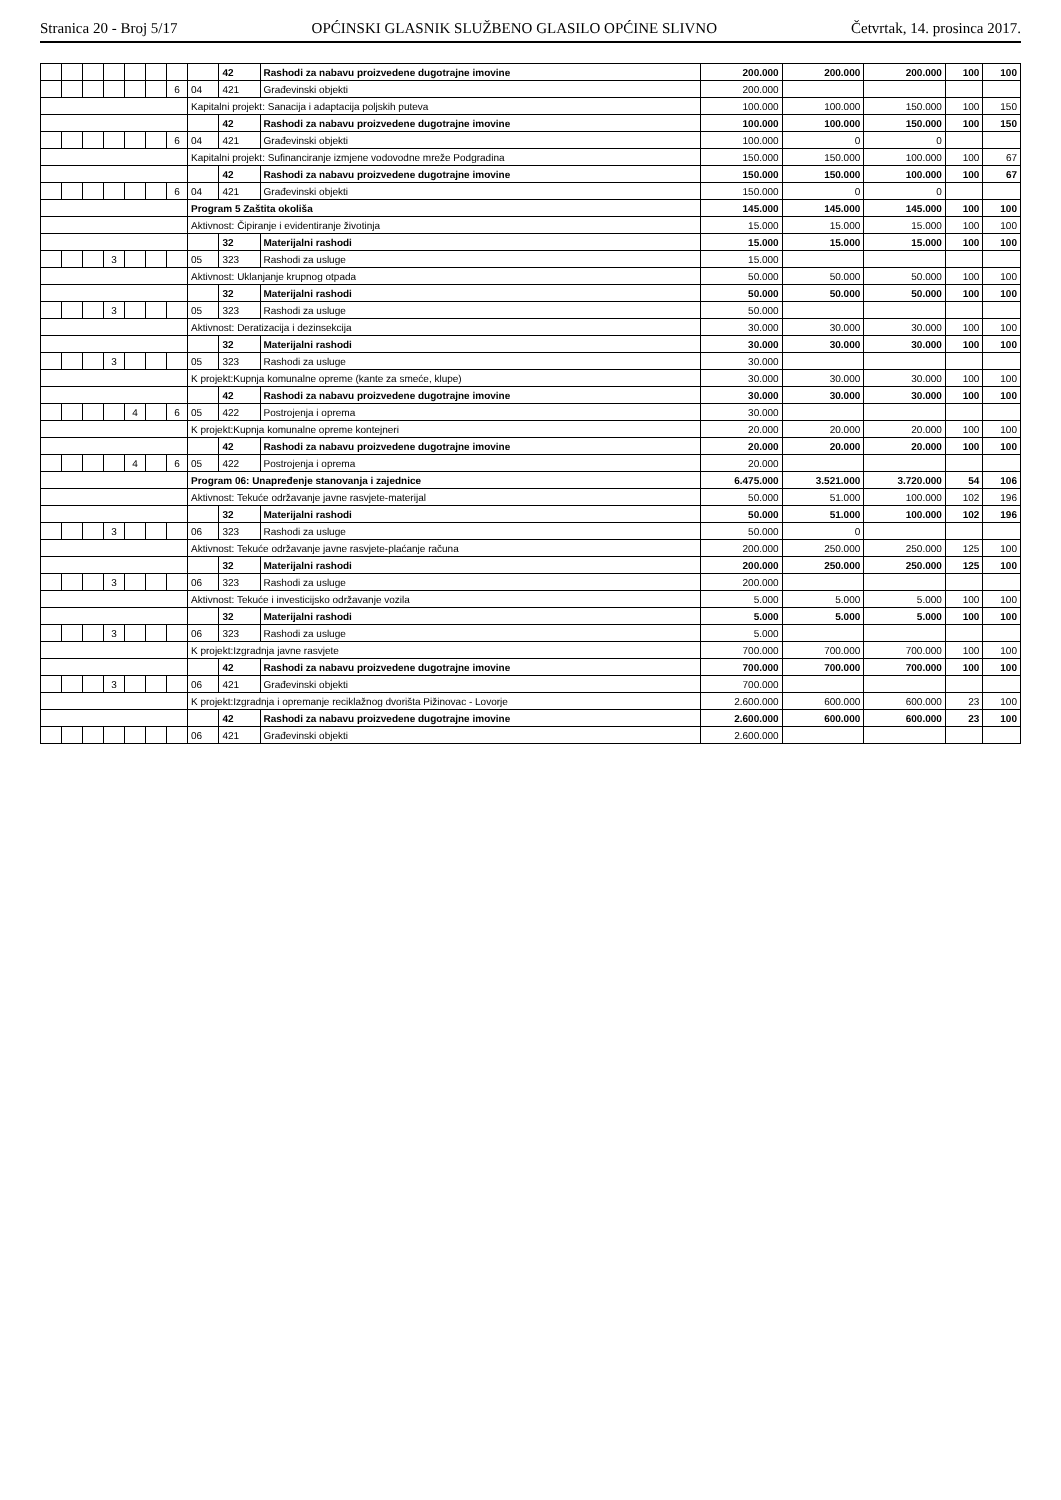Stranica 20 - Broj 5/17 OPĆINSKI GLASNIK SLUŽBENO GLASILO OPĆINE SLIVNO Četvrtak, 14. prosinca 2017.
| | | | | | | | | 42 | Rashodi za nabavu proizvedene dugotrajne imovine | 200.000 | 200.000 | 200.000 | 100 | 100 |
| | | | | | | 6 | 04 | 421 | Građevinski objekti | 200.000 | | | | |
| | | | | | | | Kapitalni projekt: Sanacija i adaptacija poljskih puteva | | | 100.000 | 100.000 | 150.000 | 100 | 150 |
| | | | | | | | | 42 | Rashodi za nabavu proizvedene dugotrajne imovine | 100.000 | 100.000 | 150.000 | 100 | 150 |
| | | | | | | 6 | 04 | 421 | Građevinski objekti | 100.000 | 0 | 0 | | |
| | | | | | | | Kapitalni projekt: Sufinanciranje izmjene vodovodne mreže Podgradina | | | 150.000 | 150.000 | 100.000 | 100 | 67 |
| | | | | | | | | 42 | Rashodi za nabavu proizvedene dugotrajne imovine | 150.000 | 150.000 | 100.000 | 100 | 67 |
| | | | | | | 6 | 04 | 421 | Građevinski objekti | 150.000 | 0 | 0 | | |
| | | | | | | | Program 5 Zaštita okoliša | | | 145.000 | 145.000 | 145.000 | 100 | 100 |
| | | | | | | | Aktivnost: Čipiranje i evidentiranje životinja | | | 15.000 | 15.000 | 15.000 | 100 | 100 |
| | | | | | | | | 32 | Materijalni rashodi | 15.000 | 15.000 | 15.000 | 100 | 100 |
| | | | 3 | | | | 05 | 323 | Rashodi za usluge | 15.000 | | | | |
| | | | | | | | Aktivnost: Uklanjanje krupnog otpada | | | 50.000 | 50.000 | 50.000 | 100 | 100 |
| | | | | | | | | 32 | Materijalni rashodi | 50.000 | 50.000 | 50.000 | 100 | 100 |
| | | | 3 | | | | 05 | 323 | Rashodi za usluge | 50.000 | | | | |
| | | | | | | | Aktivnost: Deratizacija i dezinsekcija | | | 30.000 | 30.000 | 30.000 | 100 | 100 |
| | | | | | | | | 32 | Materijalni rashodi | 30.000 | 30.000 | 30.000 | 100 | 100 |
| | | | 3 | | | | 05 | 323 | Rashodi za usluge | 30.000 | | | | |
| | | | | | | | K projekt:Kupnja komunalne opreme (kante za smeće, klupe) | | | 30.000 | 30.000 | 30.000 | 100 | 100 |
| | | | | | | | | 42 | Rashodi za nabavu proizvedene dugotrajne imovine | 30.000 | 30.000 | 30.000 | 100 | 100 |
| | | | | 4 | | 6 | 05 | 422 | Postrojenja i oprema | 30.000 | | | | |
| | | | | | | | K projekt:Kupnja komunalne opreme kontejneri | | | 20.000 | 20.000 | 20.000 | 100 | 100 |
| | | | | | | | | 42 | Rashodi za nabavu proizvedene dugotrajne imovine | 20.000 | 20.000 | 20.000 | 100 | 100 |
| | | | | 4 | | 6 | 05 | 422 | Postrojenja i oprema | 20.000 | | | | |
| | | | | | | | Program 06: Unapređenje stanovanja i zajednice | | | 6.475.000 | 3.521.000 | 3.720.000 | 54 | 106 |
| | | | | | | | Aktivnost: Tekuće održavanje javne rasvjete-materijal | | | 50.000 | 51.000 | 100.000 | 102 | 196 |
| | | | | | | | | 32 | Materijalni rashodi | 50.000 | 51.000 | 100.000 | 102 | 196 |
| | | | 3 | | | | 06 | 323 | Rashodi za usluge | 50.000 | 0 | | | |
| | | | | | | | Aktivnost: Tekuće održavanje javne rasvjete-plaćanje računa | | | 200.000 | 250.000 | 250.000 | 125 | 100 |
| | | | | | | | | 32 | Materijalni rashodi | 200.000 | 250.000 | 250.000 | 125 | 100 |
| | | | 3 | | | | 06 | 323 | Rashodi za usluge | 200.000 | | | | |
| | | | | | | | Aktivnost: Tekuće i investicijsko održavanje vozila | | | 5.000 | 5.000 | 5.000 | 100 | 100 |
| | | | | | | | | 32 | Materijalni rashodi | 5.000 | 5.000 | 5.000 | 100 | 100 |
| | | | 3 | | | | 06 | 323 | Rashodi za usluge | 5.000 | | | | |
| | | | | | | | K projekt:Izgradnja javne rasvjete | | | 700.000 | 700.000 | 700.000 | 100 | 100 |
| | | | | | | | | 42 | Rashodi za nabavu proizvedene dugotrajne imovine | 700.000 | 700.000 | 700.000 | 100 | 100 |
| | | | 3 | | | | 06 | 421 | Građevinski objekti | 700.000 | | | | |
| | | | | | | | K projekt:Izgradnja i opremanje reciklažnog dvorišta Pižinovac - Lovorje | | | 2.600.000 | 600.000 | 600.000 | 23 | 100 |
| | | | | | | | | 42 | Rashodi za nabavu proizvedene dugotrajne imovine | 2.600.000 | 600.000 | 600.000 | 23 | 100 |
| | | | | | | | 06 | 421 | Građevinski objekti | 2.600.000 | | | | |